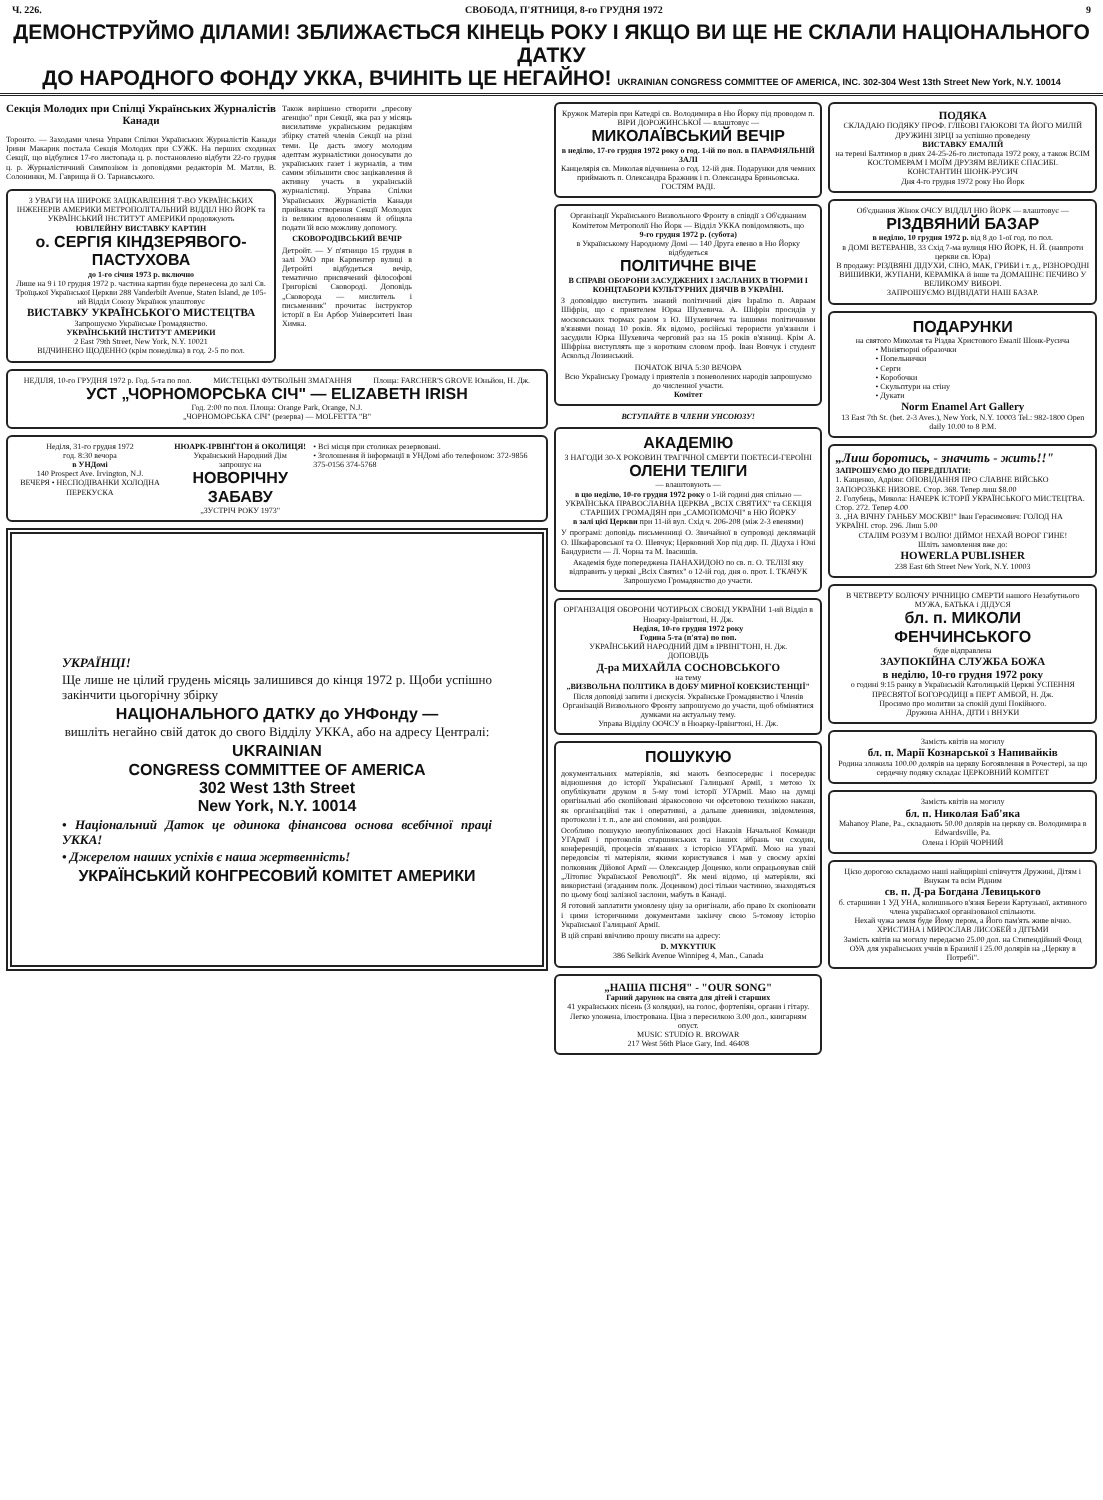Ч. 226. СВОБОДА, П'ЯТНИЦЯ, 8-го ГРУДНЯ 1972 9
ДЕМОНСТРУЙМО ДІЛАМИ! ЗБЛИЖАЄТЬСЯ КІНЕЦЬ РОКУ І ЯКЩО ВИ ЩЕ НЕ СКЛАЛИ НАЦІОНАЛЬНОГО ДАТКУ
ДО НАРОДНОГО ФОНДУ УККА, ВЧИНІТЬ ЦЕ НЕГАЙНО! UKRAINIAN CONGRESS COMMITTEE OF AMERICA, INC. 302-304 West 13th Street New York, N.Y. 10014
Секція Молодих при Спілці Українських Журналістів Канади
Торонто. — Заходами члена Управи Спілки Українських Журналістів Канади Ірини Макарик постала Секція Молодих при СУЖК. На перших сходинах Секції, що відбулися 17-го листопада ц. р. постановлено відбути 22-го грудня ц. р. Журналістичний Симпозіюм із доповідями редакторів М. Матли, В. Солонинки, М. Гаврища й О. Тарнавського.
З УВАГИ НА ШИРОКЕ ЗАЦІКАВЛЕННЯ Т-ВО УКРАЇНСЬКИХ ІНЖЕНЕРІВ АМЕРИКИ МЕТРОПОЛІТАЛЬНИЙ ВІДДІЛ НЮ ЙОРК та УКРАЇНСЬКИЙ ІНСТИТУТ АМЕРИКИ продовжують
ЮВІЛЕЙНУ ВИСТАВКУ КАРТИН
о. СЕРГІЯ КІНДЗЕРЯВОГО-ПАСТУХОВА
до 1-го січня 1973 р. включно
Лише на 9 і 10 грудня 1972 р. частина картин буде перенесена до залі Св. Троїцької Української Церкви 288 Vanderbilt Avenue, Staten Island, де 105-ий Відділ Союзу Українок улаштовує
ВИСТАВКУ УКРАЇНСЬКОГО МИСТЕЦТВА
Запрошуємо Українське Громадянство.
УКРАЇНСЬКИЙ ІНСТИТУТ АМЕРИКИ
2 East 79th Street, New York, N.Y. 10021
ВІДЧИНЕНО ЩОДЕННО (крім понеділка) в год. 2-5 по пол.
Також вирішено створити „пресову агенцію" при Секції, яка раз у місяць висилатиме українським редакціям збірку статей членів Секції на різні теми. Це дасть змогу молодим адептам журналістики доносувати до українських газет і журналів, а тим самим збільшити своє зацікавлення й активну участь в українській журналістиці. Управа Спілки Українських Журналістів Канади прийняла створення Секції Молодих із великим вдоволенням й обіцяла подати їй всю можливу допомогу.
СКОВОРОДІВСЬКИЙ ВЕЧІР
Детройт. — У п'ятницю 15 грудня в залі УАО при Карпентер вулиці в Детройті відбудеться вечір, тематично присвячений філософові Григорієві Сковороді. Доповідь „Сковорода — мислитель і письменник" прочитає інструктор історії в Ен Арбор Університеті Іван Химка.
НЕДІЛЯ, 10-го ГРУДНЯ 1972 р. Год. 5-та по пол. МИСТЕЦЬКІ ФУТБОЛЬНІ ЗМАГАННЯ Площа: FARCHER'S GROVE Юньйон, Н. Дж.
УСТ „ЧОРНОМОРСЬКА СІЧ" — ELIZABETH IRISH
Год. 2:00 по пол. Площа: Orange Park, Orange, N.J.
„ЧОРНОМОРСЬКА СІЧ" (резерва) — MOLFETTA "B"
Неділя, 31-го грудня 1972
год. 8:30 вечора
в УНДомі
140 Prospect Ave. Irvington, N.J.
ВЕЧЕРЯ • НЕСПОДІВАНКИ ХОЛОДНА ПЕРЕКУСКА
НЮАРК-ІРВІНҐТОН й ОКОЛИЦЯ!
Український Народний Дім
запрошує на
НОВОРІЧНУ ЗАБАВУ
„ЗУСТРІЧ РОКУ 1973"
• Всі місця при столиках резервовані.
• Зголошення й інформації в УНДомі або телефоном: 372-9856 375-0156 374-5768
УКРАЇНЦІ!
Ще лише не цілий грудень місяць залишився до кінця 1972 р. Щоби успішно закінчити цьогорічну збірку
НАЦІОНАЛЬНОГО ДАТКУ до УНФонду —
вишліть негайно свій даток до свого Відділу УККА, або на адресу Централі:
UKRAINIAN
CONGRESS COMMITTEE OF AMERICA
302 West 13th Street
New York, N.Y. 10014
• Національний Даток це одинока фінансова основа всебічної праці УККА!
• Джерелом наших успіхів є наша жертвенність!
УКРАЇНСЬКИЙ КОНГРЕСОВИЙ КОМІТЕТ АМЕРИКИ
Кружок Матерів при Катедрі св. Володимира в Ню Йорку під проводом п. ВІРИ ДОРОЖИНСЬКОЇ — влаштовує —
МИКОЛАЇВСЬКИЙ ВЕЧІР
в неділю, 17-го грудня 1972 року о год. 1-ій по пол. в ПАРАФІЯЛЬНІЙ ЗАЛІ
Канцелярія св. Миколая відчинена о год. 12-ій дня. Подарунки для чемних приймають п. Олександра Бражник і п. Олександра Бриньовська. ГОСТЯМ РАДІ.
Організації Українського Визвольного Фронту в співдії з Об'єднаним Комітетом Метрополії Ню Йорк — Відділ УККА повідомляють, що
9-го грудня 1972 р. (субота)
в Українському Народному Домі — 140 Друга евеню в Ню Йорку відбудеться
ПОЛІТИЧНЕ ВІЧЕ
В СПРАВІ ОБОРОНИ ЗАСУДЖЕНИХ І ЗАСЛАНИХ В ТЮРМИ І КОНЦТАБОРИ КУЛЬТУРНИХ ДІЯЧІВ В УКРАЇНІ.
З доповіддю виступить знаний політичний діяч Ізраїлю п. Авраам Шіфрін, що є приятелем Юрка Шухевича. А. Шіфрін просидів у московських тюрмах разом з Ю. Шухевичем та іншими політичними в'язнями понад 10 років. Як відомо, російські терористи ув'язнили і засудили Юрка Шухевича черговий раз на 15 років в'язниці. Крім А. Шіфріна виступлять ще з коротким словом проф. Іван Вовчук і студент Аскольд Лозинський.
ПОЧАТОК ВІЧА 5:30 ВЕЧОРА
Всю Українську Громаду і приятелів з поневолених народів запрошуємо до численної участи.
Комітет
ВСТУПАЙТЕ В ЧЛЕНИ УНСОЮЗУ!
АКАДЕМІЮ
З НАГОДИ 30-Х РОКОВИН ТРАГІЧНОЇ СМЕРТИ ПОЕТЕСИ-ГЕРОЇНІ
ОЛЕНИ ТЕЛІГИ
— влаштовують —
в цю неділю, 10-го грудня 1972 року о 1-ій годині дня спільно — УКРАЇНСЬКА ПРАВОСЛАВНА ЦЕРКВА „ВСІХ СВЯТИХ" та СЕКЦІЯ СТАРШИХ ГРОМАДЯН при „САМОПОМОЧІ" в НЮ ЙОРКУ
в залі цієї Церкви при 11-ій вул. Схід ч. 206-208 (між 2-3 евенями)
У програмі: доповідь письменниці О. Звичайної в супроводі деклямацій О. Шкафаровської та О. Шевчук; Церковний Хор під дир. П. Дідуха і Юні Бандуристи — Л. Чорна та М. Івасишів.
Академія буде попереджена ПАНАХИДОЮ по св. п. О. ТЕЛІЗІ яку відправить у церкві „Всіх Святих" о 12-ій год. дня о. прот. І. ТКАЧУК
Запрошуємо Громадянство до участи.
ОРГАНІЗАЦІЯ ОБОРОНИ ЧОТИРЬОХ СВОБІД УКРАЇНИ 1-ий Відділ в Нюарку-Ірвінгтоні, Н. Дж.
Неділя, 10-го грудня 1972 року
Година 5-та (п'ята) по поп.
УКРАЇНСЬКИЙ НАРОДНИЙ ДІМ в ІРВІНГТОНІ, Н. Дж.
ДОПОВІДЬ
Д-ра МИХАЙЛА СОСНОВСЬКОГО
на тему
„ВИЗВОЛЬНА ПОЛІТИКА В ДОБУ МИРНОЇ КОЕКЗИСТЕНЦІЇ"
Після доповіді запити і дискусія. Українське Громадянство і Членів Організацій Визвольного Фронту запрошуємо до участи, щоб обмінятися думками на актуальну тему.
Управа Відділу ООЧСУ в Нюарку-Ірвінгтоні, Н. Дж.
ПОШУКУЮ
документальних матеріялів, які мають безпосереднє і посереднє відношення до історії Української Галицької Армії, з метою їх опублікувати друком в 5-му томі історії УГАрмії. Маю на думці оригінальні або скопійовані зіракосовою чи офсетовою технікою накази, як організаційні так і оперативні, а дальше дневники, звідомлення, протоколи і т. п., але ані спомини, ані розвідки.
Особливо пошукую неопублікованих досі Наказів Начальної Команди УГАрмії і протоколів старшинських та інших зібрань чи сходин, конференцій, процесів зв'язаних з історією УГАрмії. Мою на увазі передовсім ті матеріяли, якими користувався і мав у своєму архіві полковник Дійової Армії — Олександер Доценко, коли опрацьовував свій „Літопис Української Революції". Як мені відомо, ці матеріяли, які використані (згаданим полк. Доценком) досі тільки частинно, знаходяться по цьому боці залізної заслони, мабуть в Канаді.
Я готовий заплатити умовлену ціну за оригінали, або право їх скопіювати і цими історичними документами закінчу свою 5-томову історію Української Галицької Армії.
В цій справі ввічливо прошу писати на адресу:
D. MYKYTIUK
386 Selkirk Avenue Winnipeg 4, Man., Canada
„НАША ПІСНЯ" - "OUR SONG"
Гарний дарунок на свята для дітей і старших
41 українських пісень (3 колядки), на голос, фортепіян, органи і гітару. Легко уложена, ілюстрована. Ціна з пересилкою 3.00 дол., книгарням опуст.
MUSIC STUDIO R. BROWAR
217 West 56th Place Gary, Ind. 46408
ПОДЯКА
СКЛАДАЮ ПОДЯКУ ПРОФ. ГЛІБОВІ ГАЮКОВІ ТА ЙОГО МИЛІЙ ДРУЖИНІ ЗІРЦІ за успішно проведену
ВИСТАВКУ ЕМАЛІЙ
на терені Балтимор в днях 24-25-26-го листопада 1972 року, а також ВСІМ КОСТОМЕРАМ І МОЇМ ДРУЗЯМ ВЕЛИКЕ СПАСИБІ.
КОНСТАНТИН ШОНК-РУСИЧ
Дня 4-го грудня 1972 року Ню Йорк
Об'єднання Жінок ОЧСУ ВІДДІЛ НЮ ЙОРК — влаштовує —
РІЗДВЯНИЙ БАЗАР
в неділю, 10 грудня 1972 р. від 8 до 1-ої год. по пол.
в ДОМІ ВЕТЕРАНІВ, 33 Схід 7-ма вулиця НЮ ЙОРК, Н. Й. (навпроти церкви св. Юра)
В продажу: РІЗДВЯНІ ДІДУХИ, СІНО, МАК, ГРИБИ і т. д., РІЗНОРОДНІ ВИШИВКИ, ЖУПАНИ, КЕРАМІКА й інше та ДОМАШНЄ ПЕЧИВО У ВЕЛИКОМУ ВИБОРІ.
ЗАПРОШУЄМО ВІДВІДАТИ НАШ БАЗАР.
ПОДАРУНКИ
на святого Миколая та Різдва Христового Емалії Шонк-Русича
• Мініятюрні образочки
• Попельнички
• Серги
• Коробочки
• Скульптури на стіну
• Дукати
Norm Enamel Art Gallery
13 East 7th St. (bet. 2-3 Aves.), New York, N.Y. 10003 Tel.: 982-1800 Open daily 10.00 to 8 P.M.
„Лиш боротись, - значить - жить!!"
ЗАПРОШУЄМО ДО ПЕРЕДПЛАТИ:
1. Кащенко, Адріян: ОПОВІДАННЯ ПРО СЛАВНЕ ВІЙСЬКО ЗАПОРОЗЬКЕ НИЗОВЕ. Стор. 368. Тепер лиш $8.00
2. Голубець, Микола: НАЧЕРК ІСТОРІЇ УКРАЇНСЬКОГО МИСТЕЦТВА. Стор. 272. Тепер 4.00
3. „НА ВІЧНУ ГАНЬБУ МОСКВІ!" Іван Герасимович: ГОЛОД НА УКРАЇНІ. стор. 296. Лиш 5.00
СТАЛІМ РОЗУМ І ВОЛЮ! ДІЙМО! НЕХАЙ ВОРОГ ГИНЕ!
Шліть замовлення вже до:
HOWERLA PUBLISHER
238 East 6th Street New York, N.Y. 10003
В ЧЕТВЕРТУ БОЛЮЧУ РІЧНИЦЮ СМЕРТИ нашого Незабутнього МУЖА, БАТЬКА і ДІДУСЯ
бл. п. МИКОЛИ ФЕНЧИНСЬКОГО
буде відправлена
ЗАУПОКІЙНА СЛУЖБА БОЖА
в неділю, 10-го грудня 1972 року
о годині 9:15 ранку в Українській Католицькій Церкві УСПЕННЯ ПРЕСВЯТОЇ БОГОРОДИЦІ в ПЕРТ АМБОЙ, Н. Дж.
Просимо про молитви за спокій душі Покійного.
Дружина АННА, ДІТИ і ВНУКИ
Замість квітів на могилу
бл. п. Марії Кознарської з Напивайків
Родина зложила 100.00 долярів на церкву Богоявлення в Рочестері, за що сердечну подяку складає ЦЕРКОВНИЙ КОМІТЕТ
Замість квітів на могилу
бл. п. Николая Баб'яка
Mahanoy Plane, Pa., складають 50.00 долярів на церкву св. Володимира в Edwardsville, Pa.
Олена і Юрій ЧОРНИЙ
Цією дорогою складаємо наші найщиріші співчуття Дружині, Дітям і Внукам та всім Рідним
св. п. Д-ра Богдана Левицького
б. старшини 1 УД УНА, колишнього в'язня Берези Картузької, активного члена української організованої спільноти.
Нехай чужа земля буде Йому пером, а Його пам'ять живе вічно.
ХРИСТИНА і МИРОСЛАВ ЛИСОБЕЙ з ДІТЬМИ
Замість квітів на могилу передаємо 25.00 дол. на Стипендійний Фонд ОУА для українських учнів в Бразилії і 25.00 долярів на „Церкву в Потребі".